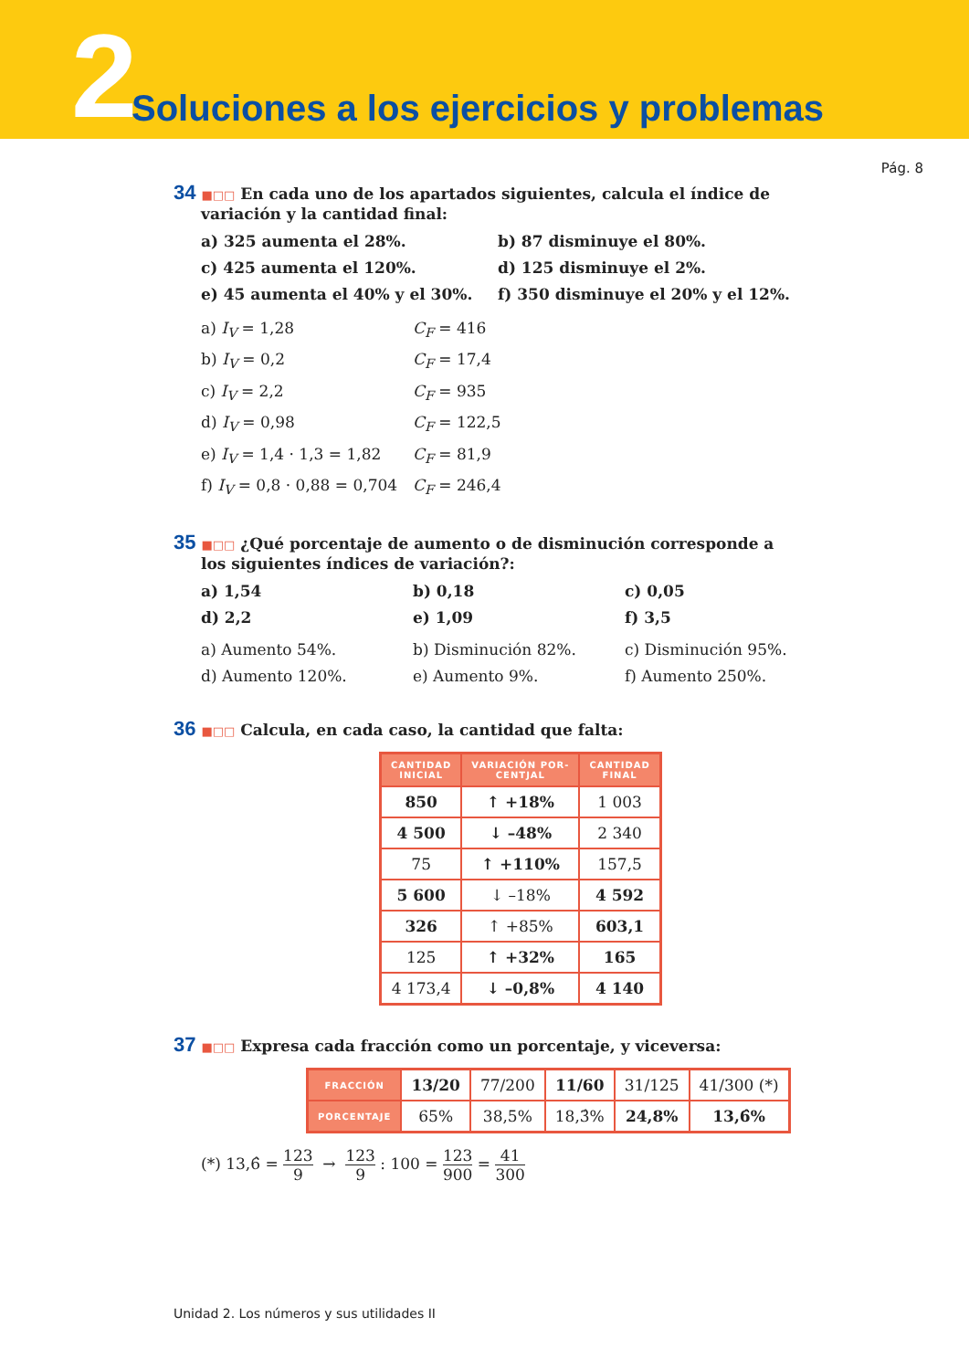2
Soluciones a los ejercicios y problemas
Pág. 8
34 ■□□ En cada uno de los apartados siguientes, calcula el índice de variación y la cantidad final:
a) 325 aumenta el 28%.
b) 87 disminuye el 80%.
c) 425 aumenta el 120%.
d) 125 disminuye el 2%.
e) 45 aumenta el 40% y el 30%.
f) 350 disminuye el 20% y el 12%.
a) I<sub>V</sub> = 1,28
C<sub>F</sub> = 416
b) I<sub>V</sub> = 0,2
C<sub>F</sub> = 17,4
c) I<sub>V</sub> = 2,2
C<sub>F</sub> = 935
d) I<sub>V</sub> = 0,98
C<sub>F</sub> = 122,5
e) I<sub>V</sub> = 1,4 · 1,3 = 1,82
C<sub>F</sub> = 81,9
f) I<sub>V</sub> = 0,8 · 0,88 = 0,704
C<sub>F</sub> = 246,4
35 ■□□ ¿Qué porcentaje de aumento o de disminución corresponde a los siguientes índices de variación?:
a) 1,54
b) 0,18
c) 0,05
d) 2,2
e) 1,09
f) 3,5
a) Aumento 54%.
b) Disminución 82%.
c) Disminución 95%.
d) Aumento 120%.
e) Aumento 9%.
f) Aumento 250%.
36 ■□□ Calcula, en cada caso, la cantidad que falta:
| CANTIDAD INICIAL | VARIACIÓN POR- CENTJAL | CANTIDAD FINAL |
| --- | --- | --- |
| 850 | ↑ +18% | 1 003 |
| 4 500 | ↓ –48% | 2 340 |
| 75 | ↑ +110% | 157,5 |
| 5 600 | ↓ –18% | 4 592 |
| 326 | ↑ +85% | 603,1 |
| 125 | ↑ +32% | 165 |
| 4 173,4 | ↓ –0,8% | 4 140 |
37 ■□□ Expresa cada fracción como un porcentaje, y viceversa:
| FRACCIÓN | 13/20 | 77/200 | 11/60 | 31/125 | 41/300 (*) |
| PORCENTAJE | 65% | 38,5% | 18,3̂% | 24,8% | 13,6̂% |
(*) 13,6̂ = 123 9 → 123 9 : 100 = 123 900 = 41 300
Unidad 2. Los números y sus utilidades II